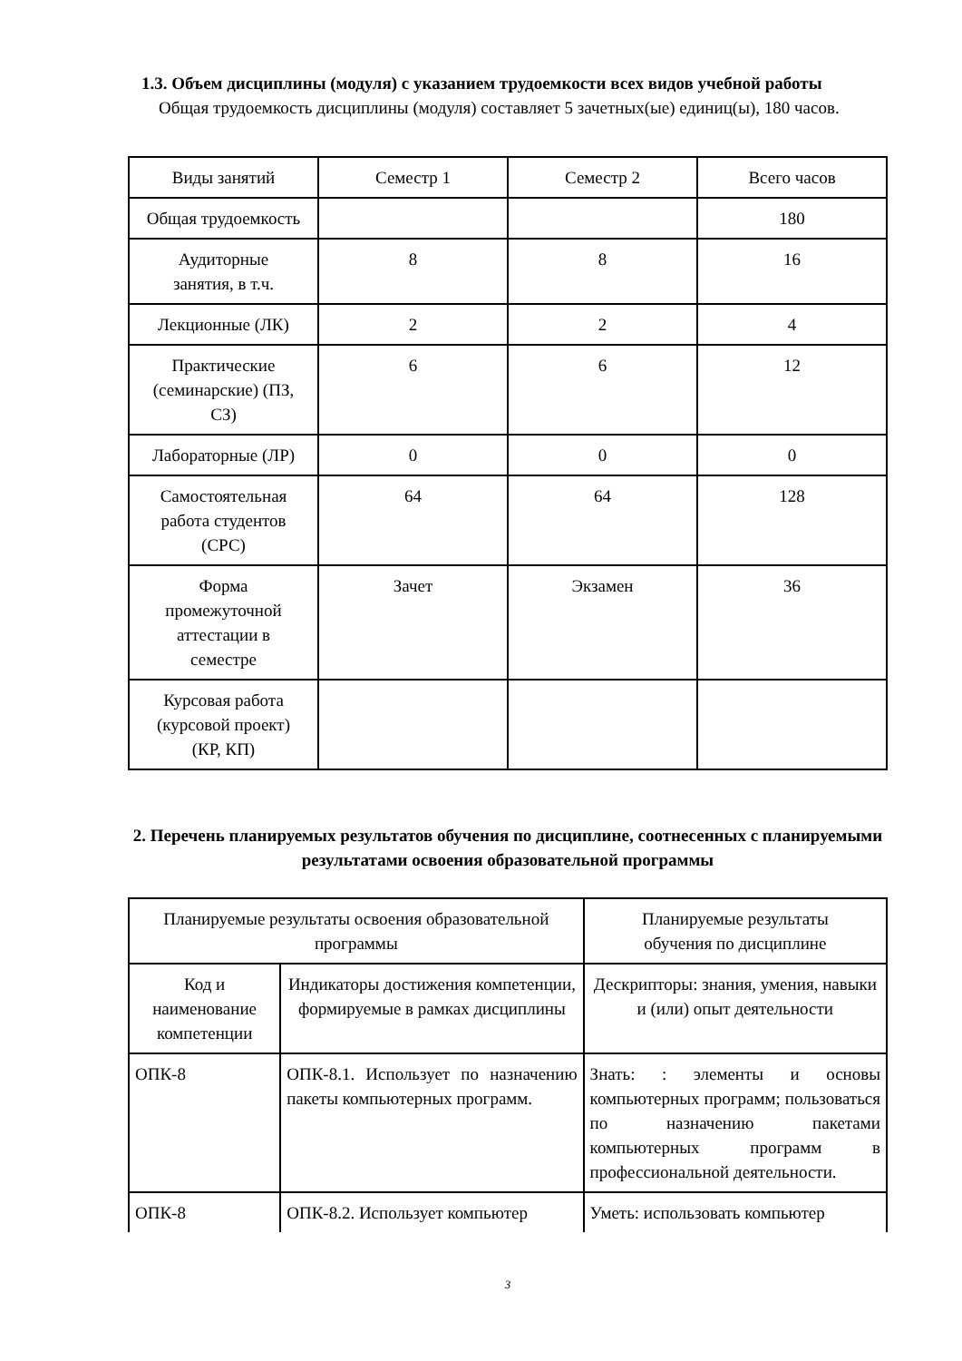1.3. Объем дисциплины (модуля) с указанием трудоемкости всех видов учебной работы
Общая трудоемкость дисциплины (модуля) составляет 5 зачетных(ые) единиц(ы), 180 часов.
| Виды занятий | Семестр 1 | Семестр 2 | Всего часов |
| Общая трудоемкость | | | 180 |
| Аудиторные занятия, в т.ч. | 8 | 8 | 16 |
| Лекционные (ЛК) | 2 | 2 | 4 |
| Практические (семинарские) (ПЗ, СЗ) | 6 | 6 | 12 |
| Лабораторные (ЛР) | 0 | 0 | 0 |
| Самостоятельная работа студентов (СРС) | 64 | 64 | 128 |
| Форма промежуточной аттестации в семестре | Зачет | Экзамен | 36 |
| Курсовая работа (курсовой проект) (КР, КП) | | | |
2. Перечень планируемых результатов обучения по дисциплине, соотнесенных с планируемыми результатами освоения образовательной программы
| Планируемые результаты освоения образовательной программы | | Планируемые результаты обучения по дисциплине |
| Код и наименование компетенции | Индикаторы достижения компетенции, формируемые в рамках дисциплины | Дескрипторы: знания, умения, навыки и (или) опыт деятельности |
| ОПК-8 | ОПК-8.1. Использует по назначению пакеты компьютерных программ. | Знать: : элементы и основы компьютерных программ; пользоваться по назначению пакетами компьютерных программ в профессиональной деятельности. |
| ОПК-8 | ОПК-8.2. Использует компьютер | Уметь: использовать компьютер |
3